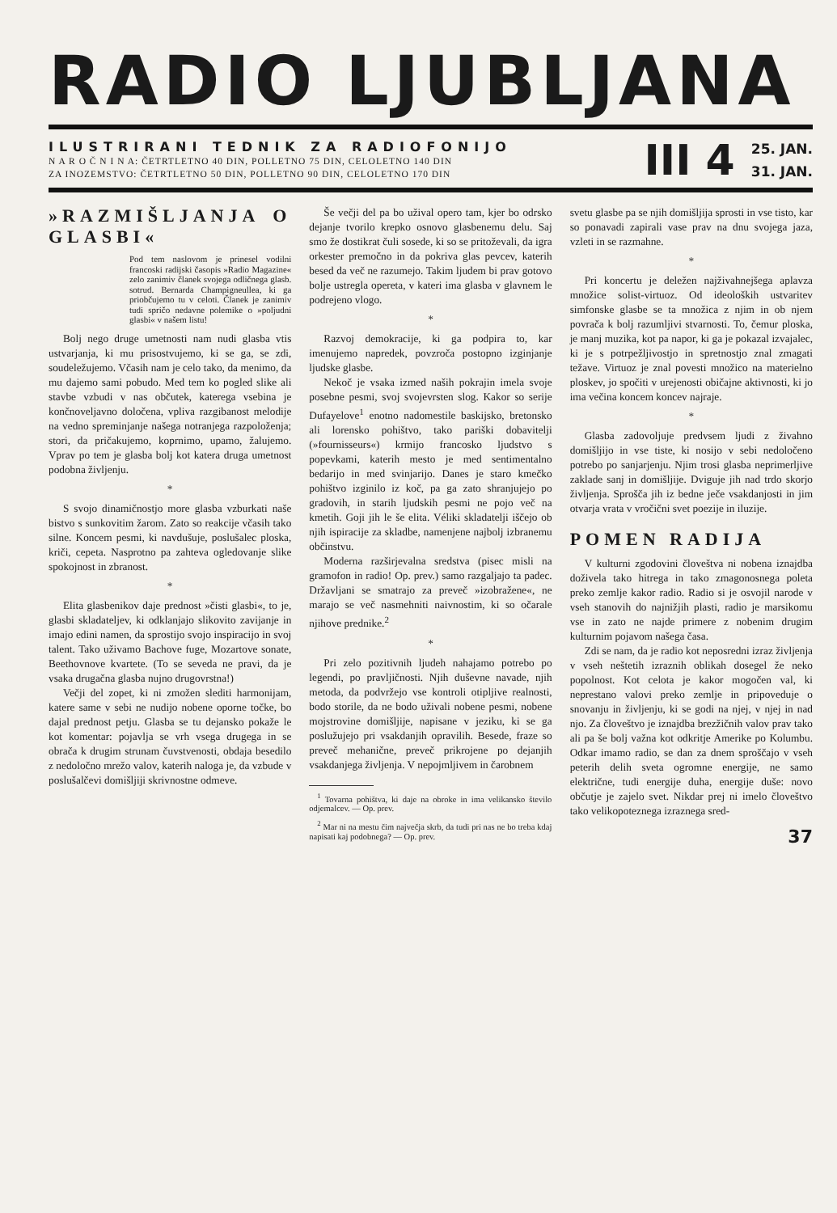RADIO LJUBLJANA
ILUSTRIRANI TEDNIK ZA RADIOFONIJO
N A R O Č N I N A: ČETRTLETNO 40 DIN, POLLETNO 75 DIN, CELOLETNO 140 DIN
ZA INOZEMSTVO: ČETRTLETNO 50 DIN, POLLETNO 90 DIN, CELOLETNO 170 DIN
III 4
25. JAN.
31. JAN.
»RAZMIŠLJANJA O GLASBI«
Pod tem naslovom je prinesel vodilni francoski radijski časopis »Radio Magazine« zelo zanimiv članek svojega odličnega glasb. sotrud. Bernarda Champigneullea, ki ga priobčujemo tu v celoti. Članek je zanimiv tudi spričo nedavne polemike o »poljudni glasbi« v našem listu!
Bolj nego druge umetnosti nam nudi glasba vtis ustvarjanja, ki mu prisostvujemo, ki se ga, se zdi, soudeležujemo. Včasih nam je celo tako, da menimo, da mu dajemo sami pobudo. Med tem ko pogled slike ali stavbe vzbudi v nas občutek, katerega vsebina je končnoveljavno določena, vpliva razgibanost melodije na vedno spreminjanje našega notranjega razpoloženja; stori, da pričakujemo, koprnimo, upamo, žalujemo. Vprav po tem je glasba bolj kot katera druga umetnost podobna življenju.
*
S svojo dinamičnostjo more glasba vzburkati naše bistvo s sunkovitim žarom. Zato so reakcije včasih tako silne. Koncem pesmi, ki navdušuje, poslušalec ploska, kriči, cepeta. Nasprotno pa zahteva ogledovanje slike spokojnost in zbranost.
*
Elita glasbenikov daje prednost »čisti glasbi«, to je, glasbi skladateljev, ki odklanjajo slikovito zavijanje in imajo edini namen, da sprostijo svojo inspiracijo in svoj talent. Tako uživamo Bachove fuge, Mozartove sonate, Beethovnove kvartete. (To se seveda ne pravi, da je vsaka drugačna glasba nujno drugovrstna!)
Večji del zopet, ki ni zmožen slediti harmonijam, katere same v sebi ne nudijo nobene oporne točke, bo dajal prednost petju. Glasba se tu dejansko pokaže le kot komentar: pojavlja se vrh vsega drugega in se obrača k drugim strunam čuvstvenosti, obdaja besedilo z nedoločno mrežo valov, katerih naloga je, da vzbude v poslušalčevi domišljiji skrivnostne odmeve.
Še večji del pa bo užival opero tam, kjer bo odrsko dejanje tvorilo krepko osnovo glasbenemu delu. Saj smo že dostikrat čuli sosede, ki so se pritoževali, da igra orkester premočno in da pokriva glas pevcev, katerih besed da več ne razumejo. Takim ljudem bi prav gotovo bolje ustregla opereta, v kateri ima glasba v glavnem le podrejeno vlogo.
*
Razvoj demokracije, ki ga podpira to, kar imenujemo napredek, povzroča postopno izginjanje ljudske glasbe.
Nekoč je vsaka izmed naših pokrajin imela svoje posebne pesmi, svoj svojevrsten slog. Kakor so serije Dufayelove<sup>1</sup> enotno nadomestile baskijsko, bretonsko ali lorensko pohištvo, tako pariški dobavitelji (»fournisseurs«) krmijo francosko ljudstvo s popevkami, katerih mesto je med sentimentalno bedarijo in med svinjarijo. Danes je staro kmečko pohištvo izginilo iz koč, pa ga zato shranjujejo po gradovih, in starih ljudskih pesmi ne pojo več na kmetih. Goji jih le še elita. Véliki skladatelji iščejo ob njih ispiracije za skladbe, namenjene najbolj izbranemu občinstvu.
Moderna razširjevalna sredstva (pisec misli na gramofon in radio! Op. prev.) samo razgaljajo ta padec. Državljani se smatrajo za preveč »izobražene«, ne marajo se več nasmehniti naivnostim, ki so očarale njihove prednike.<sup>2</sup>
*
Pri zelo pozitivnih ljudeh nahajamo potrebo po legendi, po pravljičnosti. Njih duševne navade, njih metoda, da podvržejo vse kontroli otipljive realnosti, bodo storile, da ne bodo uživali nobene pesmi, nobene mojstrovine domišljije, napisane v jeziku, ki se ga poslužujejo pri vsakdanjih opravilih. Besede, fraze so preveč mehanične, preveč prikrojene po dejanjih vsakdanjega življenja. V nepojmljivem in čarobnem
<sup>1</sup> Tovarna pohištva, ki daje na obroke in ima velikansko število odjemalcev. — Op. prev.
<sup>2</sup> Mar ni na mestu čim največja skrb, da tudi pri nas ne bo treba kdaj napisati kaj podobnega? — Op. prev.
svetu glasbe pa se njih domišljija sprosti in vse tisto, kar so ponavadi zapirali vase prav na dnu svojega jaza, vzleti in se razmahne.
*
Pri koncertu je deležen najživahnejšega aplavza množice solist-virtuoz. Od ideoloških ustvaritev simfonske glasbe se ta množica z njim in ob njem povrača k bolj razumljivi stvarnosti. To, čemur ploska, je manj muzika, kot pa napor, ki ga je pokazal izvajalec, ki je s potrpežljivostjo in spretnostjo znal zmagati težave. Virtuoz je znal povesti množico na materielno ploskev, jo spočiti v urejenosti običajne aktivnosti, ki jo ima večina koncem koncev najraje.
*
Glasba zadovoljuje predvsem ljudi z živahno domišljijo in vse tiste, ki nosijo v sebi nedoločeno potrebo po sanjarjenju. Njim trosi glasba neprimerljive zaklade sanj in domišljije. Dviguje jih nad trdo skorjo življenja. Sprošča jih iz bedne ječe vsakdanjosti in jim otvarja vrata v vročični svet poezije in iluzije.
POMEN RADIJA
V kulturni zgodovini človeštva ni nobena iznajdba doživela tako hitrega in tako zmagonosnega poleta preko zemlje kakor radio. Radio si je osvojil narode v vseh stanovih do najnižjih plasti, radio je marsikomu vse in zato ne najde primere z nobenim drugim kulturnim pojavom našega časa.
Zdi se nam, da je radio kot neposredni izraz življenja v vseh neštetih izraznih oblikah dosegel že neko popolnost. Kot celota je kakor mogočen val, ki neprestano valovi preko zemlje in pripoveduje o snovanju in življenju, ki se godi na njej, v njej in nad njo. Za človeštvo je iznajdba brezžičnih valov prav tako ali pa še bolj važna kot odkritje Amerike po Kolumbu. Odkar imamo radio, se dan za dnem sproščajo v vseh peterih delih sveta ogromne energije, ne samo električne, tudi energije duha, energije duše: novo občutje je zajelo svet. Nikdar prej ni imelo človeštvo tako velikopoteznega izraznega sred-
37